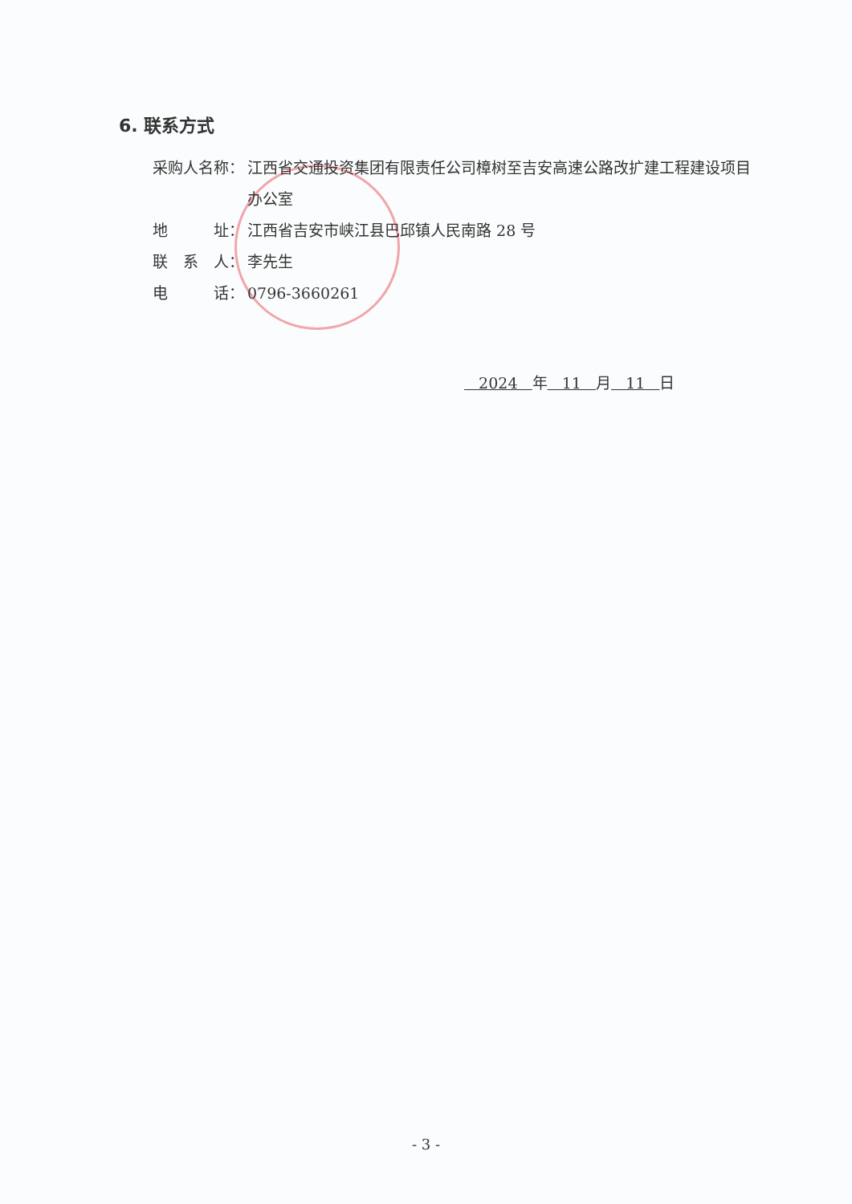6. 联系方式
采购人名称： 江西省交通投资集团有限责任公司樟树至吉安高速公路改扩建工程建设项目办公室
地　　　址： 江西省吉安市峡江县巴邱镇人民南路 28 号
联　系　人： 李先生
电　　　话： 0796-3660261
2024 年 11 月 11 日
- 3 -